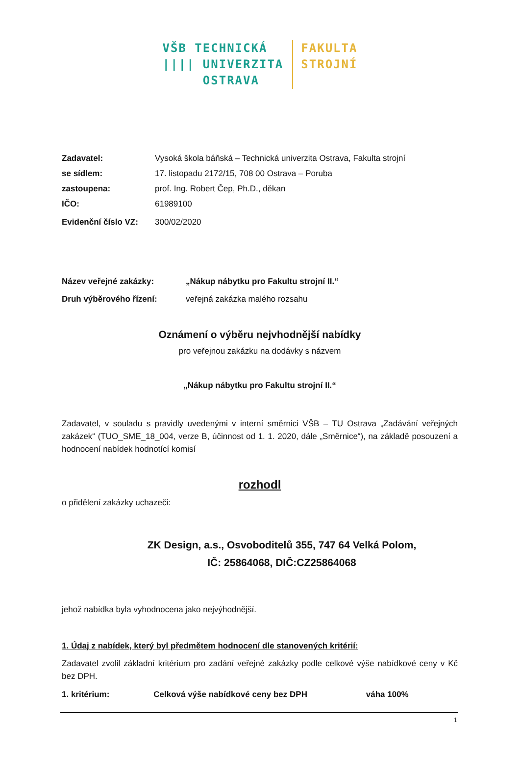VŠB TECHNICKÁ
|||| UNIVERZITA
OSTRAVA
FAKULTA
STROJNÍ
Zadavatel: Vysoká škola báňská – Technická univerzita Ostrava, Fakulta strojní
se sídlem: 17. listopadu 2172/15, 708 00 Ostrava – Poruba
zastoupena: prof. Ing. Robert Čep, Ph.D., děkan
IČO: 61989100
Evidenční číslo VZ: 300/02/2020
Název veřejné zakázky: „Nákup nábytku pro Fakultu strojní II.“
Druh výběrového řízení: veřejná zakázka malého rozsahu
Oznámení o výběru nejvhodnější nabídky
pro veřejnou zakázku na dodávky s názvem
„Nákup nábytku pro Fakultu strojní II.“
Zadavatel, v souladu s pravidly uvedenými v interní směrnici VŠB – TU Ostrava „Zadávání veřejných zakázek“ (TUO_SME_18_004, verze B, účinnost od 1. 1. 2020, dále „Směrnice“), na základě posouzení a hodnocení nabídek hodnotící komisí
rozhodl
o přidělení zakázky uchazeči:
ZK Design, a.s., Osvoboditelů 355, 747 64 Velká Polom,
IČ: 25864068, DIČ:CZ25864068
jehož nabídka byla vyhodnocena jako nejvýhodnější.
1. Údaj z nabídek, který byl předmětem hodnocení dle stanovených kritérií:
Zadavatel zvolil základní kritérium pro zadání veřejné zakázky podle celkové výše nabídkové ceny v Kč bez DPH.
1. kritérium: Celková výše nabídkové ceny bez DPH váha 100%
1